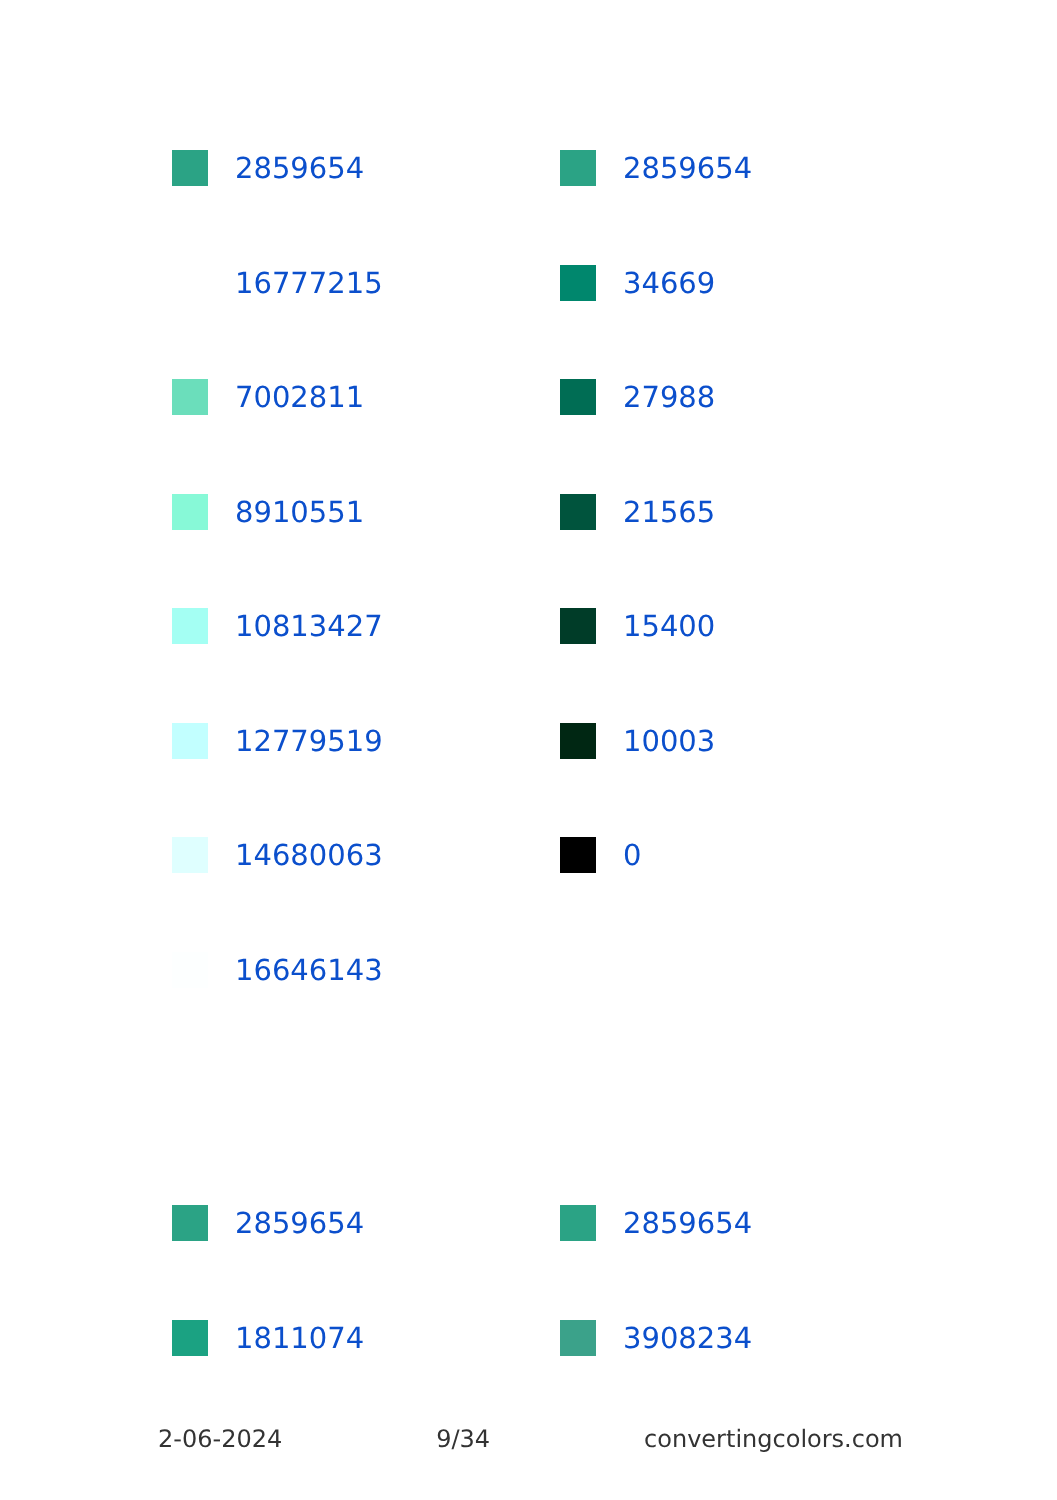2859654
2859654
16777215
34669
7002811
27988
8910551
21565
10813427
15400
12779519
10003
14680063
0
16646143
2859654
2859654
1811074
3908234
2-06-2024 9/34 convertingcolors.com